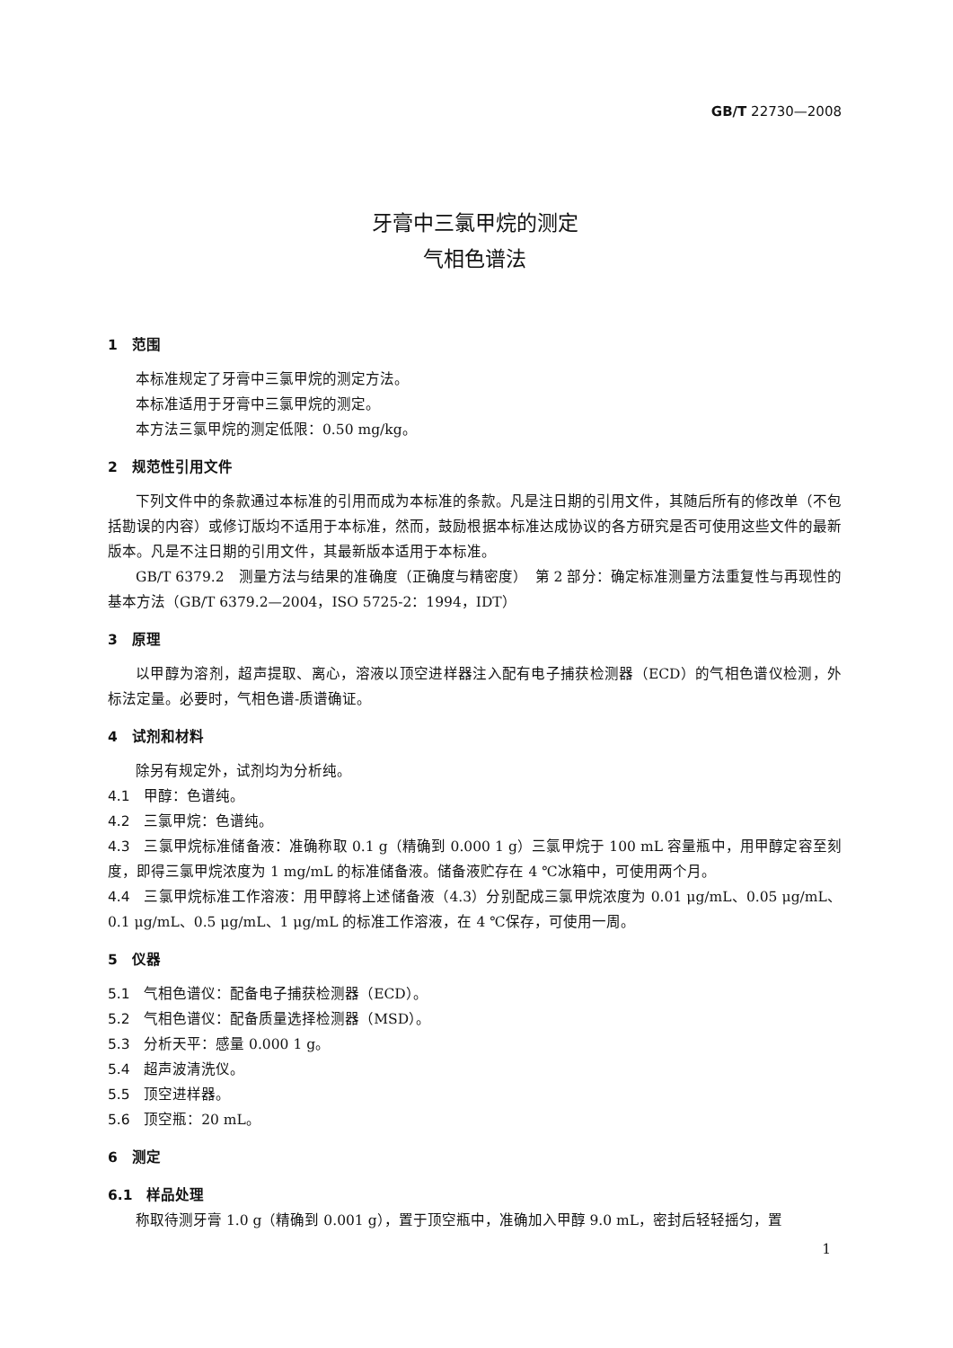GB/T 22730—2008
牙膏中三氯甲烷的测定
气相色谱法
1　范围
本标准规定了牙膏中三氯甲烷的测定方法。
本标准适用于牙膏中三氯甲烷的测定。
本方法三氯甲烷的测定低限：0.50 mg/kg。
2　规范性引用文件
下列文件中的条款通过本标准的引用而成为本标准的条款。凡是注日期的引用文件，其随后所有的修改单（不包括勘误的内容）或修订版均不适用于本标准，然而，鼓励根据本标准达成协议的各方研究是否可使用这些文件的最新版本。凡是不注日期的引用文件，其最新版本适用于本标准。
GB/T 6379.2　测量方法与结果的准确度（正确度与精密度）　第 2 部分：确定标准测量方法重复性与再现性的基本方法（GB/T 6379.2—2004，ISO 5725-2：1994，IDT）
3　原理
以甲醇为溶剂，超声提取、离心，溶液以顶空进样器注入配有电子捕获检测器（ECD）的气相色谱仪检测，外标法定量。必要时，气相色谱-质谱确证。
4　试剂和材料
除另有规定外，试剂均为分析纯。
4.1 甲醇：色谱纯。
4.2 三氯甲烷：色谱纯。
4.3 三氯甲烷标准储备液：准确称取 0.1 g（精确到 0.000 1 g）三氯甲烷于 100 mL 容量瓶中，用甲醇定容至刻度，即得三氯甲烷浓度为 1 mg/mL 的标准储备液。储备液贮存在 4 ℃冰箱中，可使用两个月。
4.4 三氯甲烷标准工作溶液：用甲醇将上述储备液（4.3）分别配成三氯甲烷浓度为 0.01 μg/mL、0.05 μg/mL、0.1 μg/mL、0.5 μg/mL、1 μg/mL 的标准工作溶液，在 4 ℃保存，可使用一周。
5　仪器
5.1 气相色谱仪：配备电子捕获检测器（ECD）。
5.2 气相色谱仪：配备质量选择检测器（MSD）。
5.3 分析天平：感量 0.000 1 g。
5.4 超声波清洗仪。
5.5 顶空进样器。
5.6 顶空瓶：20 mL。
6　测定
6.1　样品处理
称取待测牙膏 1.0 g（精确到 0.001 g），置于顶空瓶中，准确加入甲醇 9.0 mL，密封后轻轻摇匀，置
1